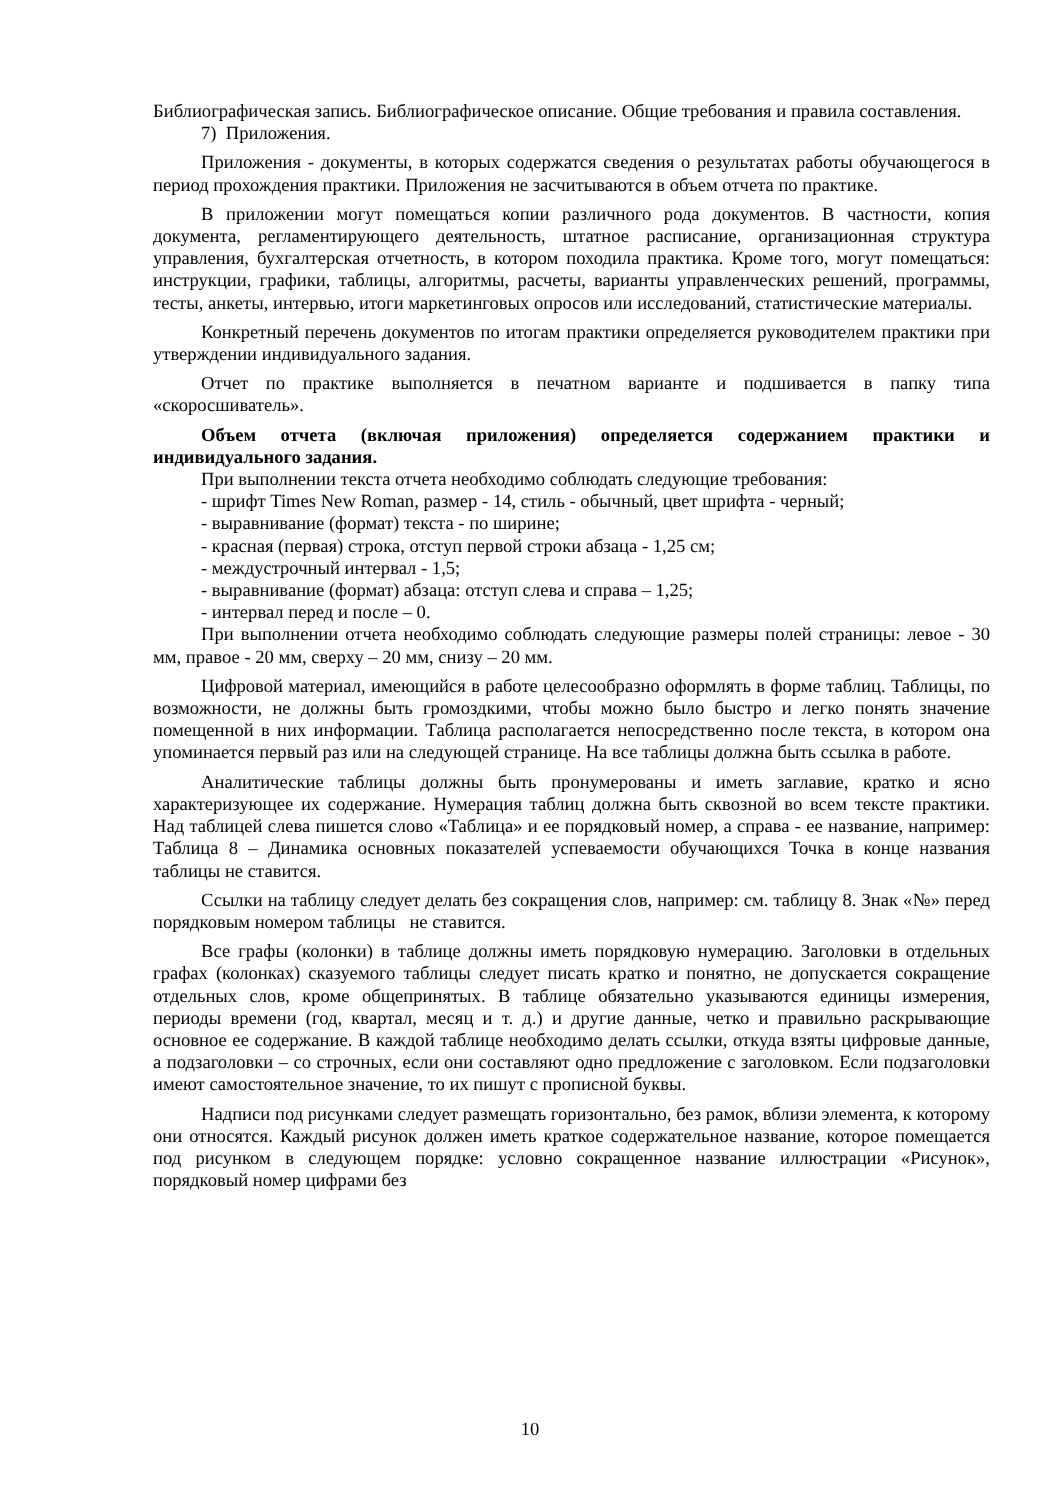Библиографическая запись. Библиографическое описание. Общие требования и правила составления.
7) Приложения.
Приложения - документы, в которых содержатся сведения о результатах работы обучающегося в период прохождения практики. Приложения не засчитываются в объем отчета по практике.
В приложении могут помещаться копии различного рода документов. В частности, копия документа, регламентирующего деятельность, штатное расписание, организационная структура управления, бухгалтерская отчетность, в котором походила практика. Кроме того, могут помещаться: инструкции, графики, таблицы, алгоритмы, расчеты, варианты управленческих решений, программы, тесты, анкеты, интервью, итоги маркетинговых опросов или исследований, статистические материалы.
Конкретный перечень документов по итогам практики определяется руководителем практики при утверждении индивидуального задания.
Отчет по практике выполняется в печатном варианте и подшивается в папку типа «скоросшиватель».
Объем отчета (включая приложения) определяется содержанием практики и индивидуального задания.
При выполнении текста отчета необходимо соблюдать следующие требования:
- шрифт Times New Roman, размер - 14, стиль - обычный, цвет шрифта - черный;
- выравнивание (формат) текста - по ширине;
- красная (первая) строка, отступ первой строки абзаца - 1,25 см;
- междустрочный интервал - 1,5;
- выравнивание (формат) абзаца: отступ слева и справа – 1,25;
- интервал перед и после – 0.
При выполнении отчета необходимо соблюдать следующие размеры полей страницы: левое - 30 мм, правое - 20 мм, сверху – 20 мм, снизу – 20 мм.
Цифровой материал, имеющийся в работе целесообразно оформлять в форме таблиц. Таблицы, по возможности, не должны быть громоздкими, чтобы можно было быстро и легко понять значение помещенной в них информации. Таблица располагается непосредственно после текста, в котором она упоминается первый раз или на следующей странице. На все таблицы должна быть ссылка в работе.
Аналитические таблицы должны быть пронумерованы и иметь заглавие, кратко и ясно характеризующее их содержание. Нумерация таблиц должна быть сквозной во всем тексте практики. Над таблицей слева пишется слово «Таблица» и ее порядковый номер, а справа - ее название, например: Таблица 8 – Динамика основных показателей успеваемости обучающихся Точка в конце названия таблицы не ставится.
Ссылки на таблицу следует делать без сокращения слов, например: см. таблицу 8. Знак «№» перед порядковым номером таблицы не ставится.
Все графы (колонки) в таблице должны иметь порядковую нумерацию. Заголовки в отдельных графах (колонках) сказуемого таблицы следует писать кратко и понятно, не допускается сокращение отдельных слов, кроме общепринятых. В таблице обязательно указываются единицы измерения, периоды времени (год, квартал, месяц и т. д.) и другие данные, четко и правильно раскрывающие основное ее содержание. В каждой таблице необходимо делать ссылки, откуда взяты цифровые данные, а подзаголовки – со строчных, если они составляют одно предложение с заголовком. Если подзаголовки имеют самостоятельное значение, то их пишут с прописной буквы.
Надписи под рисунками следует размещать горизонтально, без рамок, вблизи элемента, к которому они относятся. Каждый рисунок должен иметь краткое содержательное название, которое помещается под рисунком в следующем порядке: условно сокращенное название иллюстрации «Рисунок», порядковый номер цифрами без
10